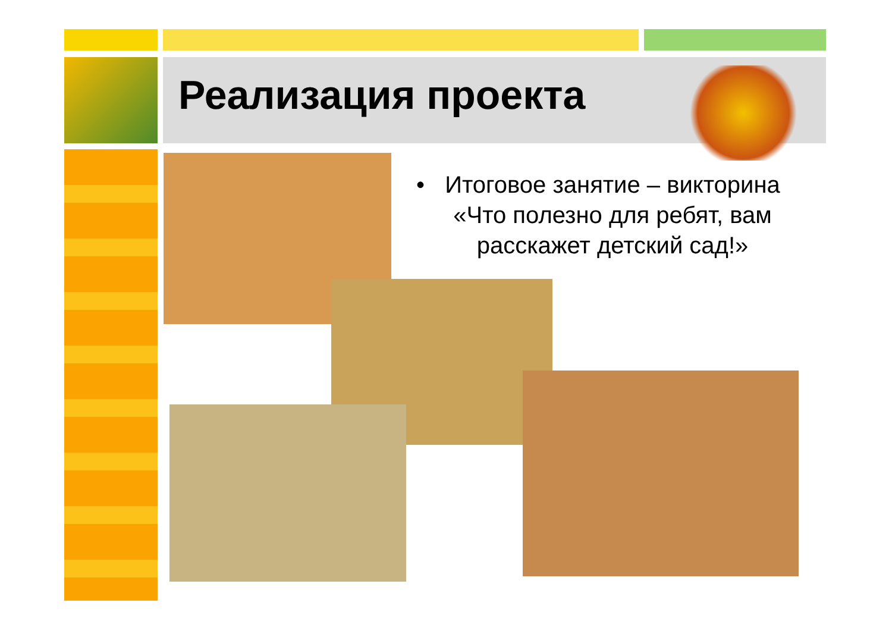Реализация проекта
• Итоговое занятие – викторина «Что полезно для ребят, вам расскажет детский сад!»